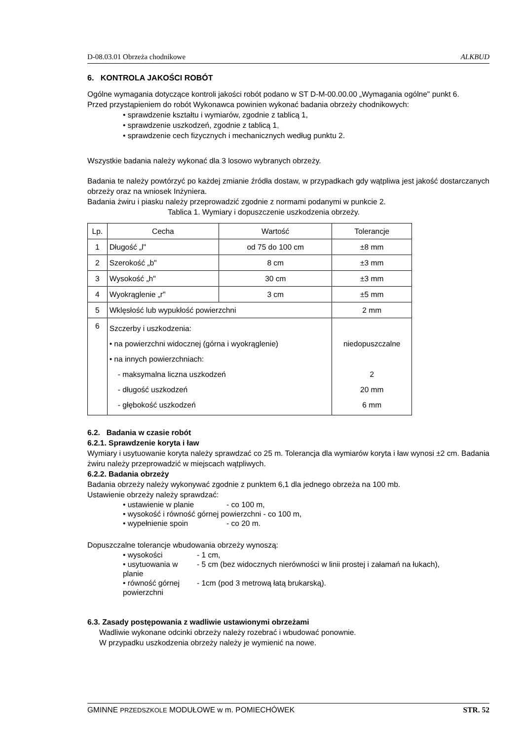D-08.03.01 Obrzeża chodnikowe ALKBUD
6. KONTROLA JAKOŚCI ROBÓT
Ogólne wymagania dotyczące kontroli jakości robót podano w ST D-M-00.00.00 „Wymagania ogólne" punkt 6.
Przed przystąpieniem do robót Wykonawca powinien wykonać badania obrzeży chodnikowych:
• sprawdzenie kształtu i wymiarów, zgodnie z tablicą 1,
• sprawdzenie uszkodzeń, zgodnie z tablicą 1,
• sprawdzenie cech fizycznych i mechanicznych według punktu 2.
Wszystkie badania należy wykonać dla 3 losowo wybranych obrzeży.
Badania te należy powtórzyć po każdej zmianie źródła dostaw, w przypadkach gdy wątpliwa jest jakość dostarczanych obrzeży oraz na wniosek Inżyniera.
Badania żwiru i piasku należy przeprowadzić zgodnie z normami podanymi w punkcie 2.
Tablica 1. Wymiary i dopuszczenie uszkodzenia obrzeży.
| Lp. | Cecha | Wartość | Tolerancje |
| 1 | Długość „l" | od 75 do 100 cm | ±8 mm |
| 2 | Szerokość „b" | 8 cm | ±3 mm |
| 3 | Wysokość „h" | 30 cm | ±3 mm |
| 4 | Wyokrąglenie „r" | 3 cm | ±5 mm |
| 5 | Wklęsłość lub wypukłość powierzchni | | 2 mm |
| 6 | Szczerby i uszkodzenia: • na powierzchni widocznej (górna i wyokrąglenie) • na innych powierzchniach: - maksymalna liczna uszkodzeń - długość uszkodzeń - głębokość uszkodzeń | | niedopuszczalne 2 20 mm 6 mm |
6.2. Badania w czasie robót
6.2.1. Sprawdzenie koryta i ław
Wymiary i usytuowanie koryta należy sprawdzać co 25 m. Tolerancja dla wymiarów koryta i ław wynosi ±2 cm. Badania żwiru należy przeprowadzić w miejscach wątpliwych.
6.2.2. Badania obrzeży
Badania obrzeży należy wykonywać zgodnie z punktem 6,1 dla jednego obrzeża na 100 mb.
Ustawienie obrzeży należy sprawdzać:
• ustawienie w planie - co 100 m,
• wysokość i równość górnej powierzchni - co 100 m,
• wypełnienie spoin - co 20 m.
Dopuszczalne tolerancje wbudowania obrzeży wynoszą:
• wysokości - 1 cm,
• usytuowania w planie - 5 cm (bez widocznych nierówności w linii prostej i załamań na łukach),
• równość górnej powierzchni - 1cm (pod 3 metrową łatą brukarską).
6.3. Zasady postępowania z wadliwie ustawionymi obrzeżami
Wadliwie wykonane odcinki obrzeży należy rozebrać i wbudować ponownie.
W przypadku uszkodzenia obrzeży należy je wymienić na nowe.
GMINNE PRZEDSZKOLE MODUŁOWE w m. POMIECHÓWEK STR. 52